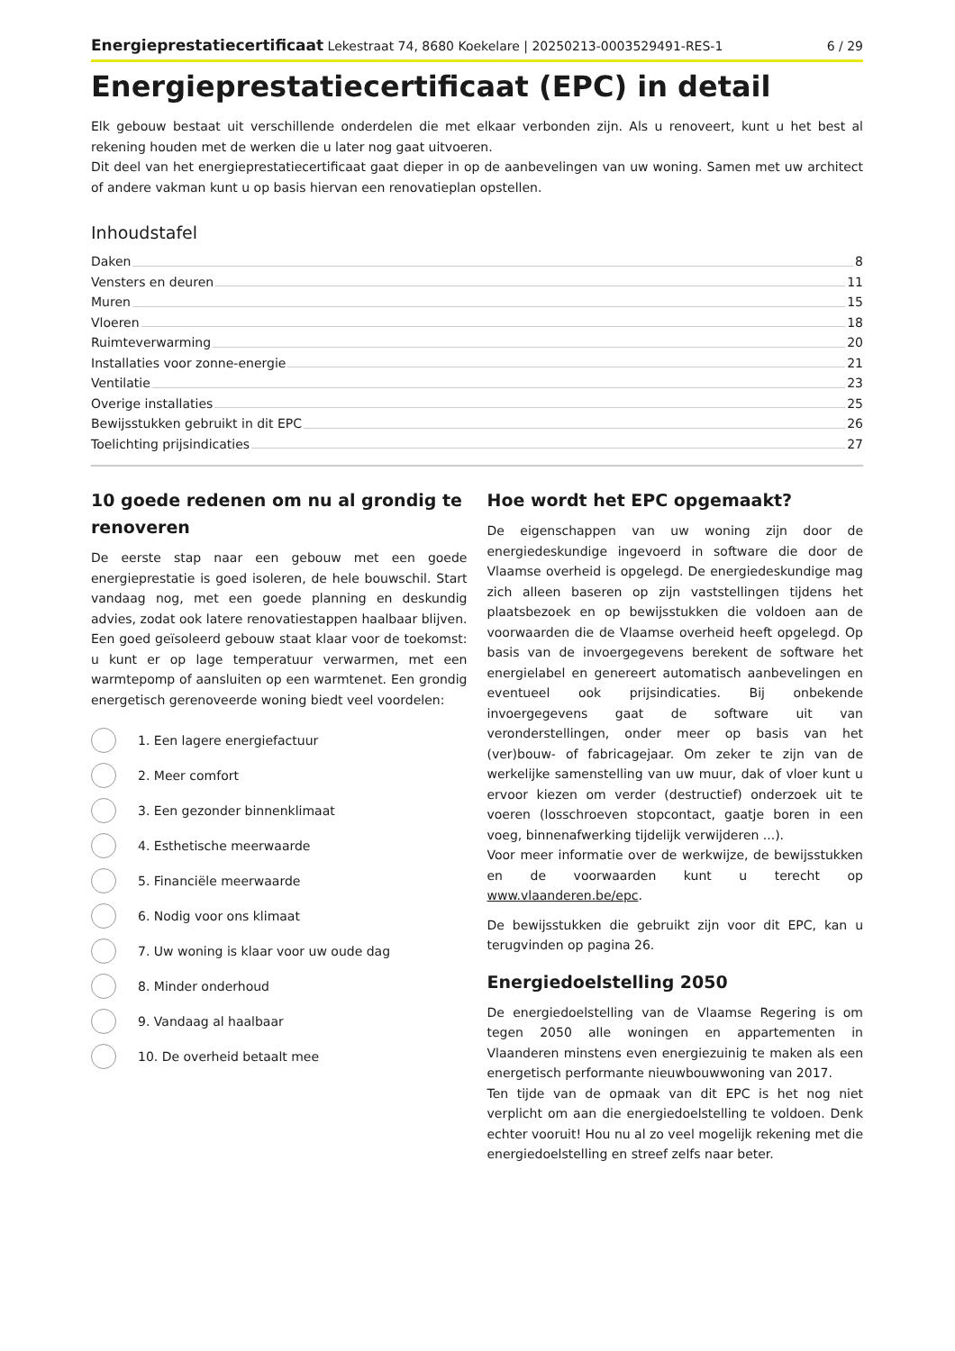Energieprestatiecertificaat Lekestraat 74, 8680 Koekelare | 20250213-0003529491-RES-1 6 / 29
Energieprestatiecertificaat (EPC) in detail
Elk gebouw bestaat uit verschillende onderdelen die met elkaar verbonden zijn. Als u renoveert, kunt u het best al rekening houden met de werken die u later nog gaat uitvoeren.
Dit deel van het energieprestatiecertificaat gaat dieper in op de aanbevelingen van uw woning. Samen met uw architect of andere vakman kunt u op basis hiervan een renovatieplan opstellen.
Inhoudstafel
Daken 8
Vensters en deuren 11
Muren 15
Vloeren 18
Ruimteverwarming 20
Installaties voor zonne-energie 21
Ventilatie 23
Overige installaties 25
Bewijsstukken gebruikt in dit EPC 26
Toelichting prijsindicaties 27
10 goede redenen om nu al grondig te renoveren
De eerste stap naar een gebouw met een goede energieprestatie is goed isoleren, de hele bouwschil. Start vandaag nog, met een goede planning en deskundig advies, zodat ook latere renovatiestappen haalbaar blijven. Een goed geïsoleerd gebouw staat klaar voor de toekomst: u kunt er op lage temperatuur verwarmen, met een warmtepomp of aansluiten op een warmtenet. Een grondig energetisch gerenoveerde woning biedt veel voordelen:
1. Een lagere energiefactuur
2. Meer comfort
3. Een gezonder binnenklimaat
4. Esthetische meerwaarde
5. Financiële meerwaarde
6. Nodig voor ons klimaat
7. Uw woning is klaar voor uw oude dag
8. Minder onderhoud
9. Vandaag al haalbaar
10. De overheid betaalt mee
Hoe wordt het EPC opgemaakt?
De eigenschappen van uw woning zijn door de energiedeskundige ingevoerd in software die door de Vlaamse overheid is opgelegd. De energiedeskundige mag zich alleen baseren op zijn vaststellingen tijdens het plaatsbezoek en op bewijsstukken die voldoen aan de voorwaarden die de Vlaamse overheid heeft opgelegd. Op basis van de invoergegevens berekent de software het energielabel en genereert automatisch aanbevelingen en eventueel ook prijsindicaties. Bij onbekende invoergegevens gaat de software uit van veronderstellingen, onder meer op basis van het (ver)bouw- of fabricagejaar. Om zeker te zijn van de werkelijke samenstelling van uw muur, dak of vloer kunt u ervoor kiezen om verder (destructief) onderzoek uit te voeren (losschroeven stopcontact, gaatje boren in een voeg, binnenafwerking tijdelijk verwijderen ...).
Voor meer informatie over de werkwijze, de bewijsstukken en de voorwaarden kunt u terecht op www.vlaanderen.be/epc.
De bewijsstukken die gebruikt zijn voor dit EPC, kan u terugvinden op pagina 26.
Energiedoelstelling 2050
De energiedoelstelling van de Vlaamse Regering is om tegen 2050 alle woningen en appartementen in Vlaanderen minstens even energiezuinig te maken als een energetisch performante nieuwbouwwoning van 2017.
Ten tijde van de opmaak van dit EPC is het nog niet verplicht om aan die energiedoelstelling te voldoen. Denk echter vooruit! Hou nu al zo veel mogelijk rekening met die energiedoelstelling en streef zelfs naar beter.